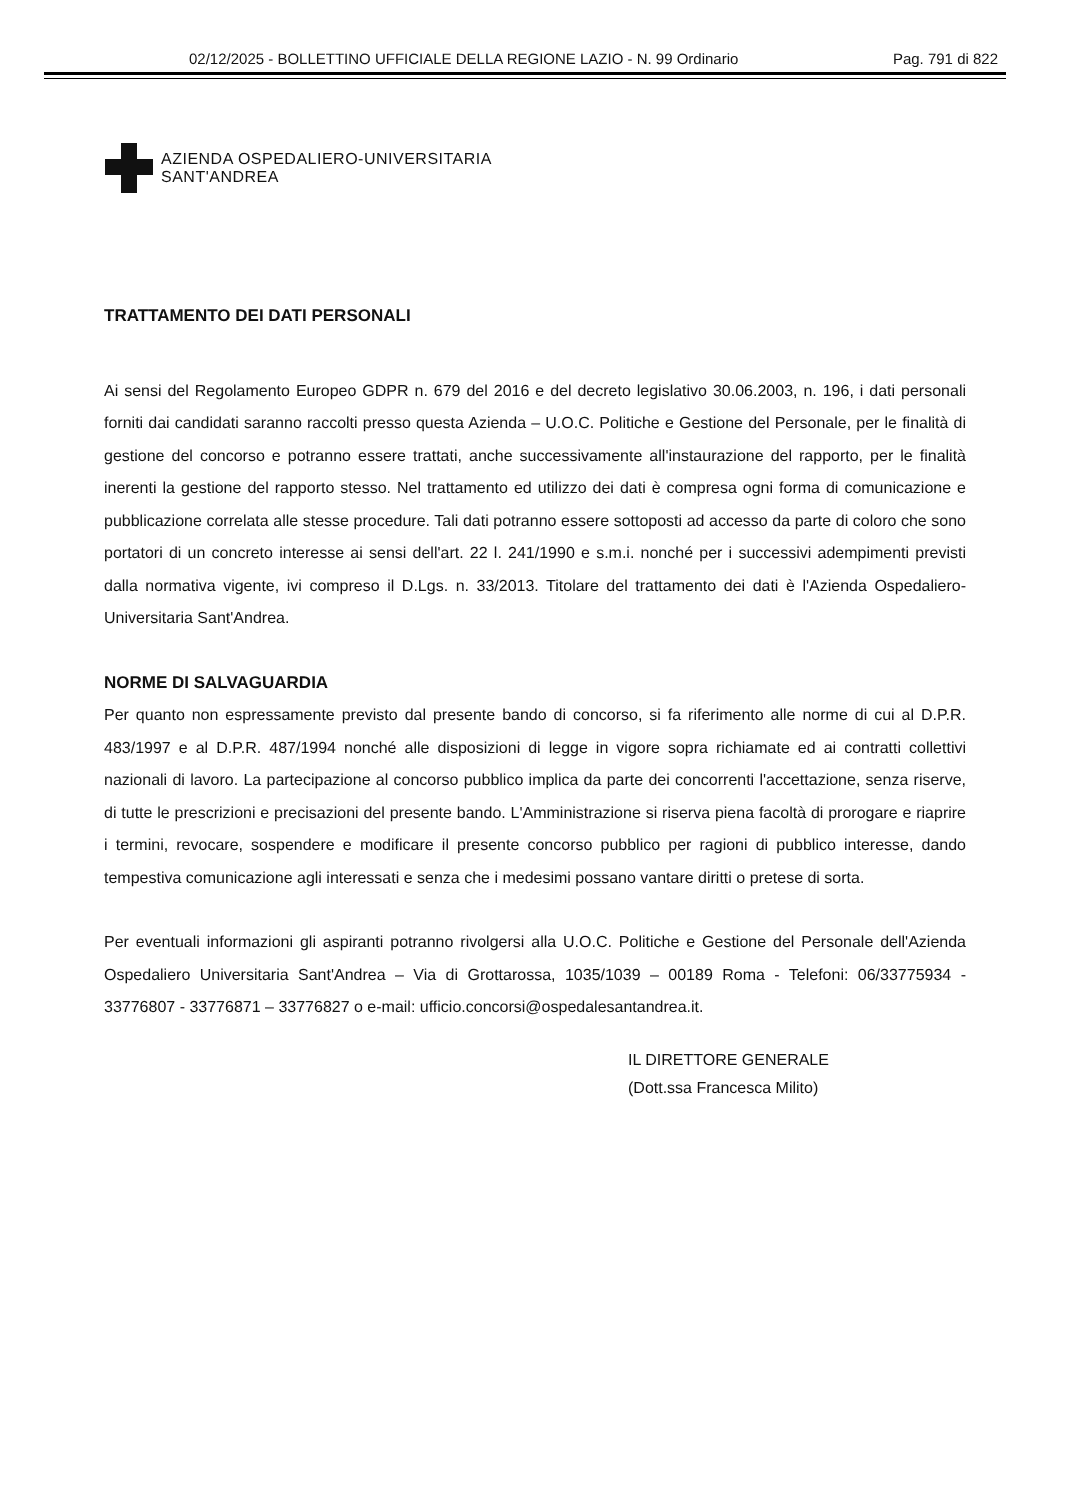02/12/2025 - BOLLETTINO UFFICIALE DELLA REGIONE LAZIO - N. 99 Ordinario Pag. 791 di 822
AZIENDA OSPEDALIERO-UNIVERSITARIA
SANT'ANDREA
TRATTAMENTO DEI DATI PERSONALI
Ai sensi del Regolamento Europeo GDPR n. 679 del 2016 e del decreto legislativo 30.06.2003, n. 196, i dati personali forniti dai candidati saranno raccolti presso questa Azienda – U.O.C. Politiche e Gestione del Personale, per le finalità di gestione del concorso e potranno essere trattati, anche successivamente all'instaurazione del rapporto, per le finalità inerenti la gestione del rapporto stesso. Nel trattamento ed utilizzo dei dati è compresa ogni forma di comunicazione e pubblicazione correlata alle stesse procedure. Tali dati potranno essere sottoposti ad accesso da parte di coloro che sono portatori di un concreto interesse ai sensi dell'art. 22 l. 241/1990 e s.m.i. nonché per i successivi adempimenti previsti dalla normativa vigente, ivi compreso il D.Lgs. n. 33/2013. Titolare del trattamento dei dati è l'Azienda Ospedaliero-Universitaria Sant'Andrea.
NORME DI SALVAGUARDIA
Per quanto non espressamente previsto dal presente bando di concorso, si fa riferimento alle norme di cui al D.P.R. 483/1997 e al D.P.R. 487/1994 nonché alle disposizioni di legge in vigore sopra richiamate ed ai contratti collettivi nazionali di lavoro. La partecipazione al concorso pubblico implica da parte dei concorrenti l'accettazione, senza riserve, di tutte le prescrizioni e precisazioni del presente bando. L'Amministrazione si riserva piena facoltà di prorogare e riaprire i termini, revocare, sospendere e modificare il presente concorso pubblico per ragioni di pubblico interesse, dando tempestiva comunicazione agli interessati e senza che i medesimi possano vantare diritti o pretese di sorta.
Per eventuali informazioni gli aspiranti potranno rivolgersi alla U.O.C. Politiche e Gestione del Personale dell'Azienda Ospedaliero Universitaria Sant'Andrea – Via di Grottarossa, 1035/1039 – 00189 Roma - Telefoni: 06/33775934 - 33776807 - 33776871 – 33776827 o e-mail: ufficio.concorsi@ospedalesantandrea.it.
IL DIRETTORE GENERALE
(Dott.ssa Francesca Milito)